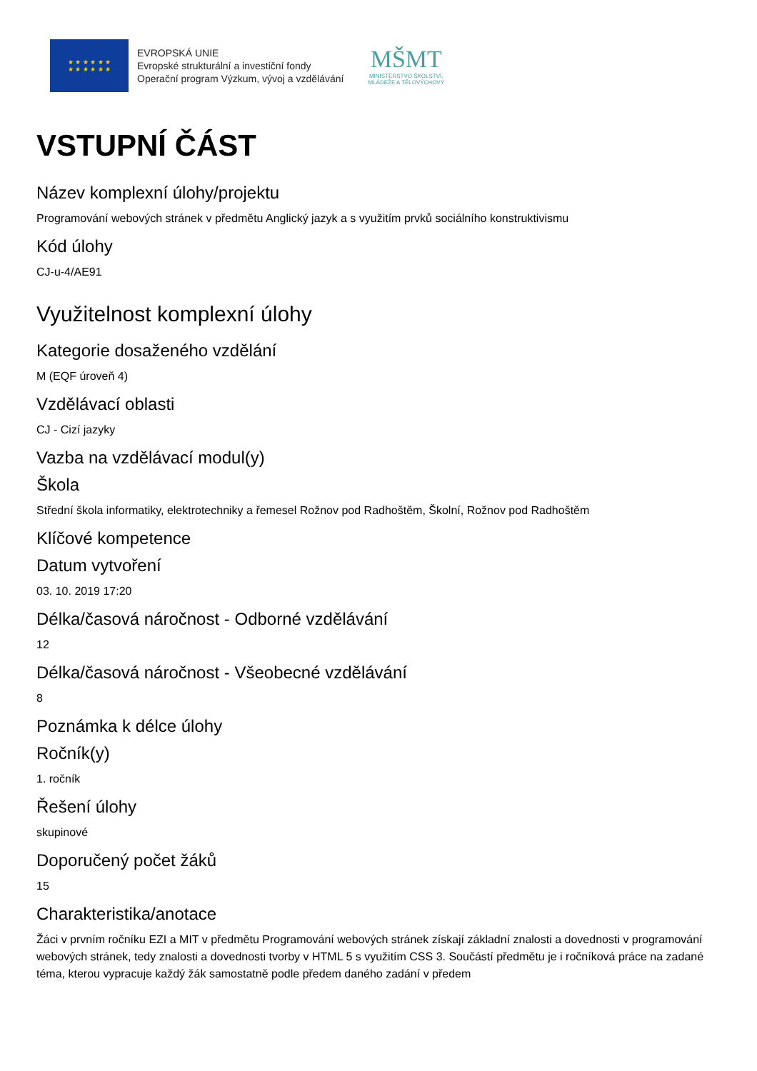★ ★ ★ ★ ★ ★
★ ★ ★ ★ ★ ★
EVROPSKÁ UNIE
Evropské strukturální a investiční fondy
Operační program Výzkum, vývoj a vzdělávání
MŠMT
MINISTERSTVO ŠKOLSTVÍ,
MLÁDEŽE A TĚLOVÝCHOVY
VSTUPNÍ ČÁST
Název komplexní úlohy/projektu
Programování webových stránek v předmětu Anglický jazyk a s využitím prvků sociálního konstruktivismu
Kód úlohy
CJ-u-4/AE91
Využitelnost komplexní úlohy
Kategorie dosaženého vzdělání
M (EQF úroveň 4)
Vzdělávací oblasti
CJ - Cizí jazyky
Vazba na vzdělávací modul(y)
Škola
Střední škola informatiky, elektrotechniky a řemesel Rožnov pod Radhoštěm, Školní, Rožnov pod Radhoštěm
Klíčové kompetence
Datum vytvoření
03. 10. 2019 17:20
Délka/časová náročnost - Odborné vzdělávání
12
Délka/časová náročnost - Všeobecné vzdělávání
8
Poznámka k délce úlohy
Ročník(y)
1. ročník
Řešení úlohy
skupinové
Doporučený počet žáků
15
Charakteristika/anotace
Žáci v prvním ročníku EZI a MIT v předmětu Programování webových stránek získají základní znalosti a dovednosti v programování webových stránek, tedy znalosti a dovednosti tvorby v HTML 5 s využitím CSS 3. Součástí předmětu je i ročníková práce na zadané téma, kterou vypracuje každý žák samostatně podle předem daného zadání v předem